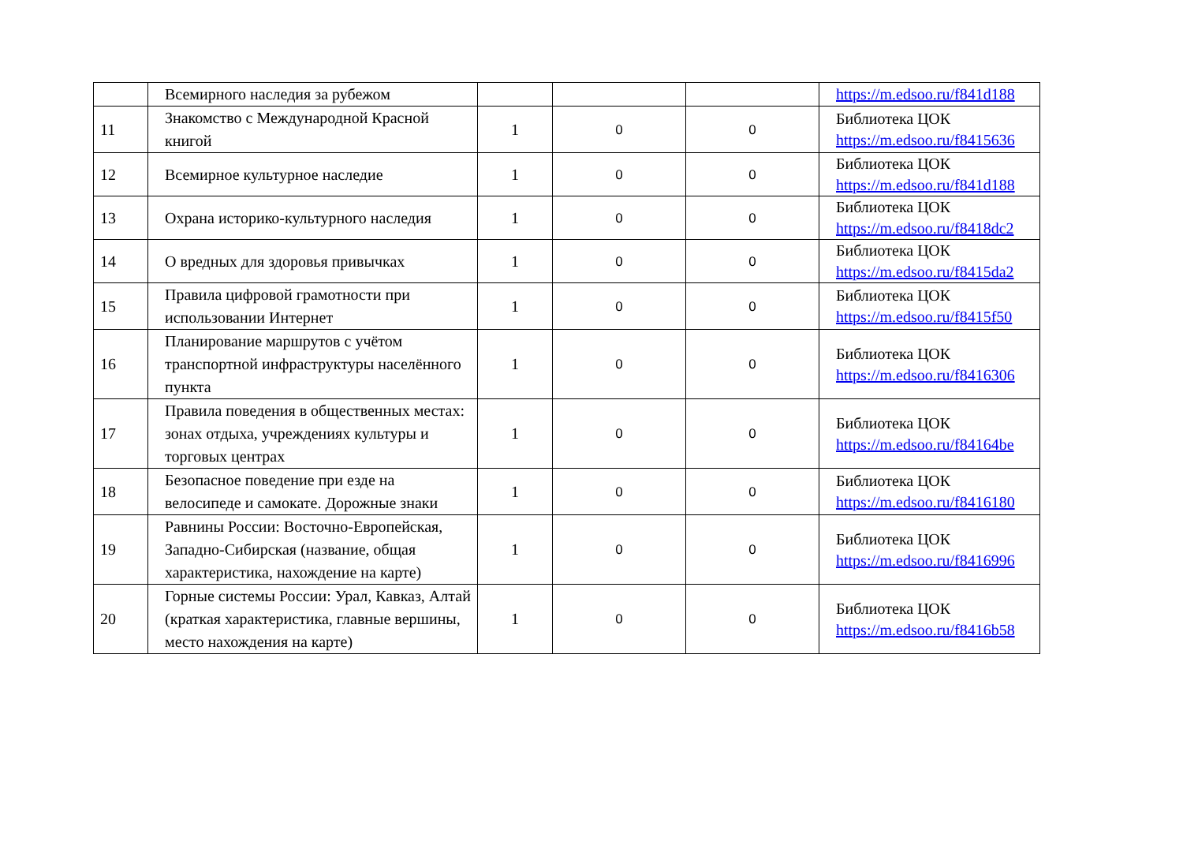| | Всемирного наследия за рубежом | | | | https://m.edsoo.ru/f841d188 |
| 11 | Знакомство с Международной Красной книгой | 1 | 0 | 0 | Библиотека ЦОК https://m.edsoo.ru/f8415636 |
| 12 | Всемирное культурное наследие | 1 | 0 | 0 | Библиотека ЦОК https://m.edsoo.ru/f841d188 |
| 13 | Охрана историко-культурного наследия | 1 | 0 | 0 | Библиотека ЦОК https://m.edsoo.ru/f8418dc2 |
| 14 | О вредных для здоровья привычках | 1 | 0 | 0 | Библиотека ЦОК https://m.edsoo.ru/f8415da2 |
| 15 | Правила цифровой грамотности при использовании Интернет | 1 | 0 | 0 | Библиотека ЦОК https://m.edsoo.ru/f8415f50 |
| 16 | Планирование маршрутов с учётом транспортной инфраструктуры населённого пункта | 1 | 0 | 0 | Библиотека ЦОК https://m.edsoo.ru/f8416306 |
| 17 | Правила поведения в общественных местах: зонах отдыха, учреждениях культуры и торговых центрах | 1 | 0 | 0 | Библиотека ЦОК https://m.edsoo.ru/f84164be |
| 18 | Безопасное поведение при езде на велосипеде и самокате. Дорожные знаки | 1 | 0 | 0 | Библиотека ЦОК https://m.edsoo.ru/f8416180 |
| 19 | Равнины России: Восточно-Европейская, Западно-Сибирская (название, общая характеристика, нахождение на карте) | 1 | 0 | 0 | Библиотека ЦОК https://m.edsoo.ru/f8416996 |
| 20 | Горные системы России: Урал, Кавказ, Алтай (краткая характеристика, главные вершины, место нахождения на карте) | 1 | 0 | 0 | Библиотека ЦОК https://m.edsoo.ru/f8416b58 |